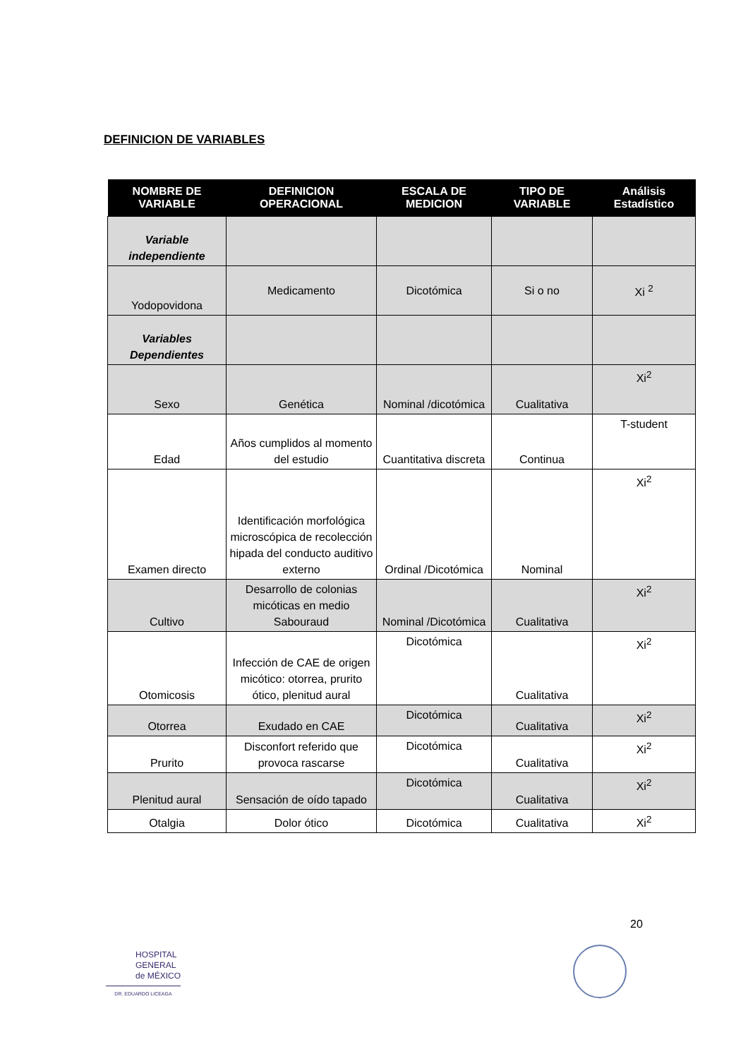DEFINICION DE VARIABLES
| NOMBRE DE VARIABLE | DEFINICION OPERACIONAL | ESCALA DE MEDICION | TIPO DE VARIABLE | Análisis Estadístico |
| --- | --- | --- | --- | --- |
| Variable independiente | | | | |
| Yodopovidona | Medicamento | Dicotómica | Si o no | Xi <sup>2</sup> |
| Variables Dependientes | | | | |
| Sexo | Genética | Nominal /dicotómica | Cualitativa | Xi<sup>2</sup> |
| Edad | Años cumplidos al momento del estudio | Cuantitativa discreta | Continua | T-student |
| Examen directo | Identificación morfológica microscópica de recolección hipada del conducto auditivo externo | Ordinal /Dicotómica | Nominal | Xi<sup>2</sup> |
| Cultivo | Desarrollo de colonias micóticas en medio Sabouraud | Nominal /Dicotómica | Cualitativa | Xi<sup>2</sup> |
| Otomicosis | Infección de CAE de origen micótico: otorrea, prurito ótico, plenitud aural | Dicotómica | Cualitativa | Xi<sup>2</sup> |
| Otorrea | Exudado en CAE | Dicotómica | Cualitativa | Xi<sup>2</sup> |
| Prurito | Disconfort referido que provoca rascarse | Dicotómica | Cualitativa | Xi<sup>2</sup> |
| Plenitud aural | Sensación de oído tapado | Dicotómica | Cualitativa | Xi<sup>2</sup> |
| Otalgia | Dolor ótico | Dicotómica | Cualitativa | Xi<sup>2</sup> |
20
HOSPITAL
GENERAL
de MÉXICO
DR. EDUARDO LICEAGA